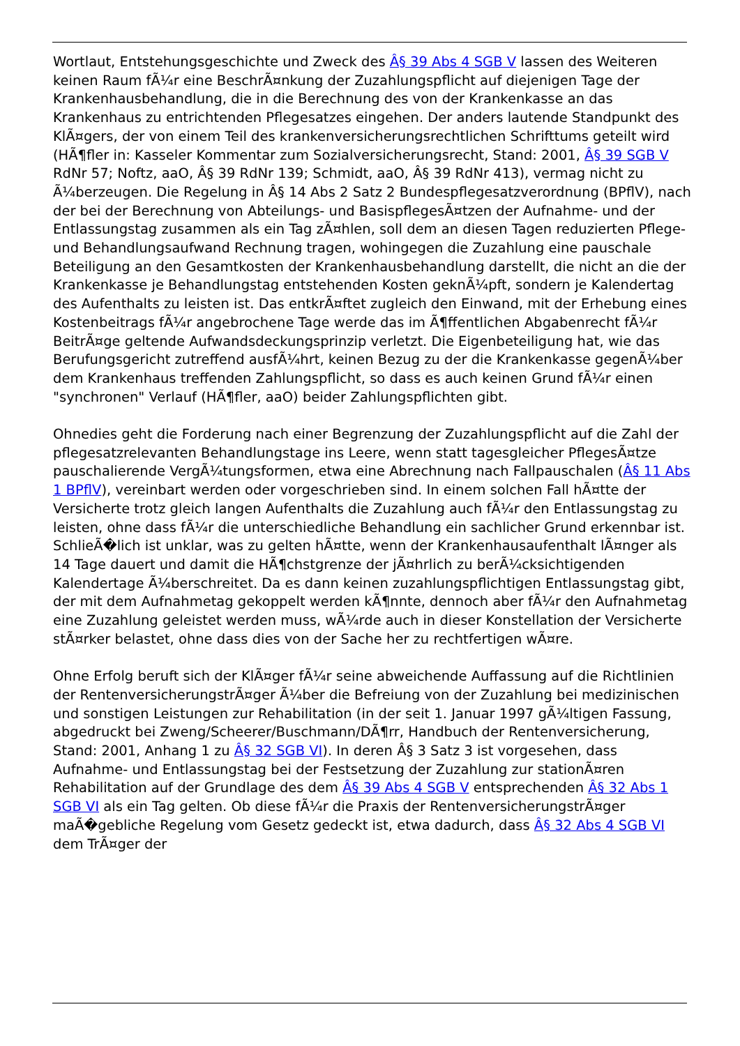Wortlaut, Entstehungsgeschichte und Zweck des Â§ 39 Abs 4 SGB V lassen des Weiteren keinen Raum fÃ¼r eine BeschrÃ¤nkung der Zuzahlungspflicht auf diejenigen Tage der Krankenhausbehandlung, die in die Berechnung des von der Krankenkasse an das Krankenhaus zu entrichtenden Pflegesatzes eingehen. Der anders lautende Standpunkt des KlÃ¤gers, der von einem Teil des krankenversicherungsrechtlichen Schrifttums geteilt wird (HÃ¶fler in: Kasseler Kommentar zum Sozialversicherungsrecht, Stand: 2001, Â§ 39 SGB V RdNr 57; Noftz, aaO, Â§ 39 RdNr 139; Schmidt, aaO, Â§ 39 RdNr 413), vermag nicht zu Ã¼berzeugen. Die Regelung in Â§ 14 Abs 2 Satz 2 Bundespflegesatzverordnung (BPflV), nach der bei der Berechnung von Abteilungs- und BasispflegesÃ¤tzen der Aufnahme- und der Entlassungstag zusammen als ein Tag zÃ¤hlen, soll dem an diesen Tagen reduzierten Pflege- und Behandlungsaufwand Rechnung tragen, wohingegen die Zuzahlung eine pauschale Beteiligung an den Gesamtkosten der Krankenhausbehandlung darstellt, die nicht an die der Krankenkasse je Behandlungstag entstehenden Kosten geknÃ¼pft, sondern je Kalendertag des Aufenthalts zu leisten ist. Das entkrÃ¤ftet zugleich den Einwand, mit der Erhebung eines Kostenbeitrags fÃ¼r angebrochene Tage werde das im Ã¶ffentlichen Abgabenrecht fÃ¼r BeitrÃ¤ge geltende Aufwandsdeckungsprinzip verletzt. Die Eigenbeteiligung hat, wie das Berufungsgericht zutreffend ausfÃ¼hrt, keinen Bezug zu der die Krankenkasse gegenÃ¼ber dem Krankenhaus treffenden Zahlungspflicht, so dass es auch keinen Grund fÃ¼r einen "synchronen" Verlauf (HÃ¶fler, aaO) beider Zahlungspflichten gibt.
Ohnedies geht die Forderung nach einer Begrenzung der Zuzahlungspflicht auf die Zahl der pflegesatzrelevanten Behandlungstage ins Leere, wenn statt tagesgleicher PflegesÃ¤tze pauschalierende VergÃ¼tungsformen, etwa eine Abrechnung nach Fallpauschalen (Â§ 11 Abs 1 BPflV), vereinbart werden oder vorgeschrieben sind. In einem solchen Fall hÃ¤tte der Versicherte trotz gleich langen Aufenthalts die Zuzahlung auch fÃ¼r den Entlassungstag zu leisten, ohne dass fÃ¼r die unterschiedliche Behandlung ein sachlicher Grund erkennbar ist. SchlieÃ�lich ist unklar, was zu gelten hÃ¤tte, wenn der Krankenhausaufenthalt lÃ¤nger als 14 Tage dauert und damit die HÃ¶chstgrenze der jÃ¤hrlich zu berÃ¼cksichtigenden Kalendertage Ã¼berschreitet. Da es dann keinen zuzahlungspflichtigen Entlassungstag gibt, der mit dem Aufnahmetag gekoppelt werden kÃ¶nnte, dennoch aber fÃ¼r den Aufnahmetag eine Zuzahlung geleistet werden muss, wÃ¼rde auch in dieser Konstellation der Versicherte stÃ¤rker belastet, ohne dass dies von der Sache her zu rechtfertigen wÃ¤re.
Ohne Erfolg beruft sich der KlÃ¤ger fÃ¼r seine abweichende Auffassung auf die Richtlinien der RentenversicherungstrÃ¤ger Ã¼ber die Befreiung von der Zuzahlung bei medizinischen und sonstigen Leistungen zur Rehabilitation (in der seit 1. Januar 1997 gÃ¼ltigen Fassung, abgedruckt bei Zweng/Scheerer/Buschmann/DÃ¶rr, Handbuch der Rentenversicherung, Stand: 2001, Anhang 1 zu Â§ 32 SGB VI). In deren Â§ 3 Satz 3 ist vorgesehen, dass Aufnahme- und Entlassungstag bei der Festsetzung der Zuzahlung zur stationÃ¤ren Rehabilitation auf der Grundlage des dem Â§ 39 Abs 4 SGB V entsprechenden Â§ 32 Abs 1 SGB VI als ein Tag gelten. Ob diese fÃ¼r die Praxis der RentenversicherungstrÃ¤ger maÃ�gebliche Regelung vom Gesetz gedeckt ist, etwa dadurch, dass Â§ 32 Abs 4 SGB VI dem TrÃ¤ger der